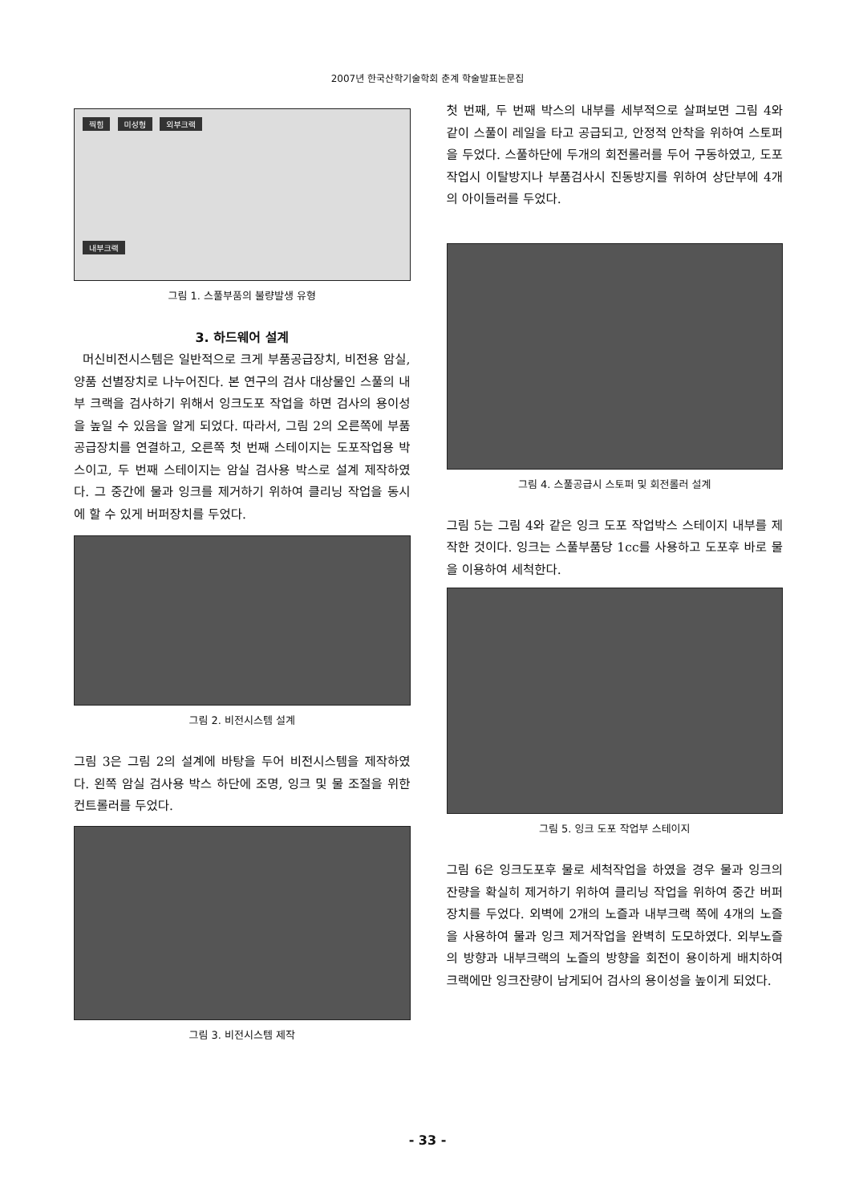2007년 한국산학기술학회 춘계 학술발표논문집
찍힘 미성형 외부크랙
내부크랙
그림 1. 스풀부품의 불량발생 유형
3. 하드웨어 설계
머신비전시스템은 일반적으로 크게 부품공급장치, 비전용 암실, 양품 선별장치로 나누어진다. 본 연구의 검사 대상물인 스풀의 내부 크랙을 검사하기 위해서 잉크도포 작업을 하면 검사의 용이성을 높일 수 있음을 알게 되었다. 따라서, 그림 2의 오른쪽에 부품공급장치를 연결하고, 오른쪽 첫 번째 스테이지는 도포작업용 박스이고, 두 번째 스테이지는 암실 검사용 박스로 설계 제작하였다. 그 중간에 물과 잉크를 제거하기 위하여 클리닝 작업을 동시에 할 수 있게 버퍼장치를 두었다.
그림 2. 비전시스템 설계
그림 3은 그림 2의 설계에 바탕을 두어 비전시스템을 제작하였다. 왼쪽 암실 검사용 박스 하단에 조명, 잉크 및 물 조절을 위한 컨트롤러를 두었다.
그림 3. 비전시스템 제작
첫 번째, 두 번째 박스의 내부를 세부적으로 살펴보면 그림 4와 같이 스풀이 레일을 타고 공급되고, 안정적 안착을 위하여 스토퍼을 두었다. 스풀하단에 두개의 회전롤러를 두어 구동하였고, 도포작업시 이탈방지나 부품검사시 진동방지를 위하여 상단부에 4개의 아이들러를 두었다.
그림 4. 스풀공급시 스토퍼 및 회전롤러 설계
그림 5는 그림 4와 같은 잉크 도포 작업박스 스테이지 내부를 제작한 것이다. 잉크는 스풀부품당 1cc를 사용하고 도포후 바로 물을 이용하여 세척한다.
그림 5. 잉크 도포 작업부 스테이지
그림 6은 잉크도포후 물로 세척작업을 하였을 경우 물과 잉크의 잔량을 확실히 제거하기 위하여 클리닝 작업을 위하여 중간 버퍼장치를 두었다. 외벽에 2개의 노즐과 내부크랙 쪽에 4개의 노즐을 사용하여 물과 잉크 제거작업을 완벽히 도모하였다. 외부노즐의 방향과 내부크랙의 노즐의 방향을 회전이 용이하게 배치하여 크랙에만 잉크잔량이 남게되어 검사의 용이성을 높이게 되었다.
- 33 -